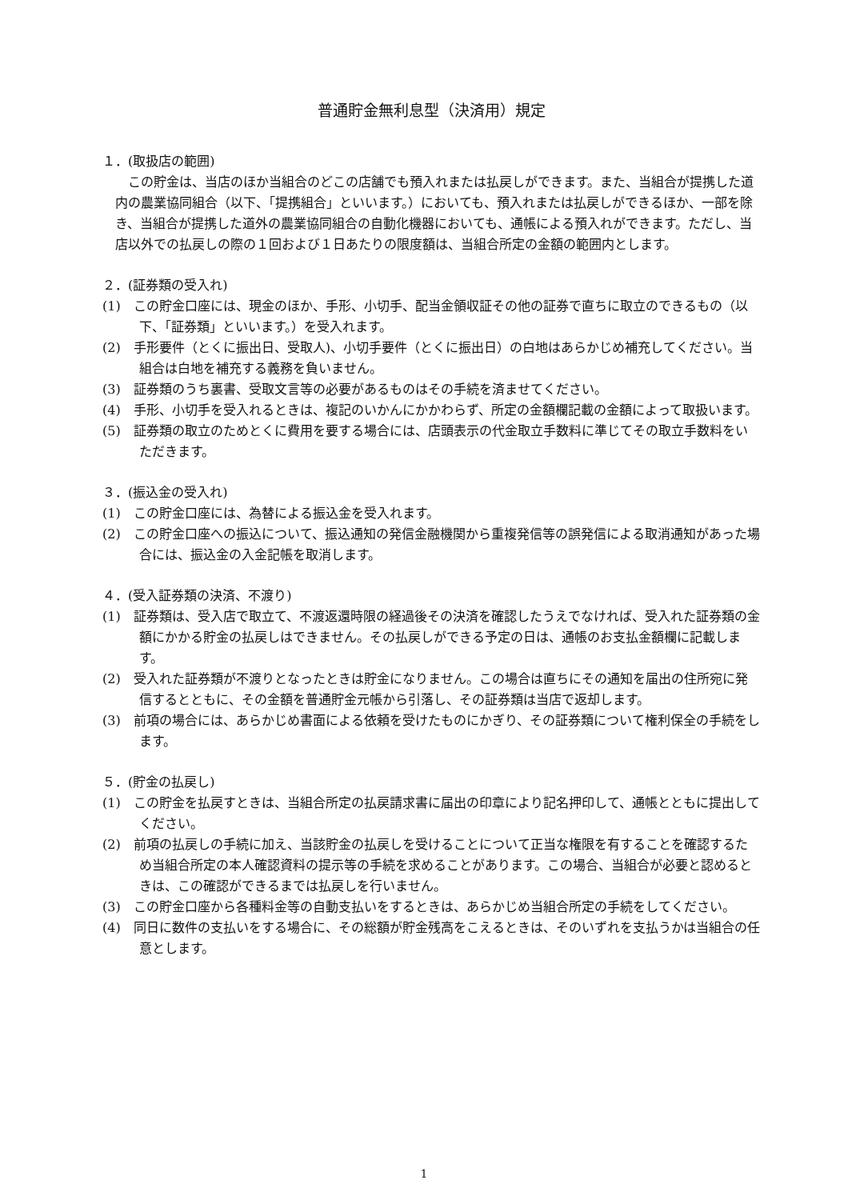普通貯金無利息型（決済用）規定
１．(取扱店の範囲)
この貯金は、当店のほか当組合のどこの店舗でも預入れまたは払戻しができます。また、当組合が提携した道内の農業協同組合（以下、「提携組合」といいます。）においても、預入れまたは払戻しができるほか、一部を除き、当組合が提携した道外の農業協同組合の自動化機器においても、通帳による預入れができます。ただし、当店以外での払戻しの際の１回および１日あたりの限度額は、当組合所定の金額の範囲内とします。
２．(証券類の受入れ)
(1)　この貯金口座には、現金のほか、手形、小切手、配当金領収証その他の証券で直ちに取立のできるもの（以下、「証券類」といいます。）を受入れます。
(2)　手形要件（とくに振出日、受取人)、小切手要件（とくに振出日）の白地はあらかじめ補充してください。当組合は白地を補充する義務を負いません。
(3)　証券類のうち裏書、受取文言等の必要があるものはその手続を済ませてください。
(4)　手形、小切手を受入れるときは、複記のいかんにかかわらず、所定の金額欄記載の金額によって取扱います。
(5)　証券類の取立のためとくに費用を要する場合には、店頭表示の代金取立手数料に準じてその取立手数料をいただきます。
３．(振込金の受入れ)
(1)　この貯金口座には、為替による振込金を受入れます。
(2)　この貯金口座への振込について、振込通知の発信金融機関から重複発信等の誤発信による取消通知があった場合には、振込金の入金記帳を取消します。
４．(受入証券類の決済、不渡り)
(1)　証券類は、受入店で取立て、不渡返還時限の経過後その決済を確認したうえでなければ、受入れた証券類の金額にかかる貯金の払戻しはできません。その払戻しができる予定の日は、通帳のお支払金額欄に記載します。
(2)　受入れた証券類が不渡りとなったときは貯金になりません。この場合は直ちにその通知を届出の住所宛に発信するとともに、その金額を普通貯金元帳から引落し、その証券類は当店で返却します。
(3)　前項の場合には、あらかじめ書面による依頼を受けたものにかぎり、その証券類について権利保全の手続をします。
５．(貯金の払戻し)
(1)　この貯金を払戻すときは、当組合所定の払戻請求書に届出の印章により記名押印して、通帳とともに提出してください。
(2)　前項の払戻しの手続に加え、当該貯金の払戻しを受けることについて正当な権限を有することを確認するため当組合所定の本人確認資料の提示等の手続を求めることがあります。この場合、当組合が必要と認めるときは、この確認ができるまでは払戻しを行いません。
(3)　この貯金口座から各種料金等の自動支払いをするときは、あらかじめ当組合所定の手続をしてください。
(4)　同日に数件の支払いをする場合に、その総額が貯金残高をこえるときは、そのいずれを支払うかは当組合の任意とします。
1